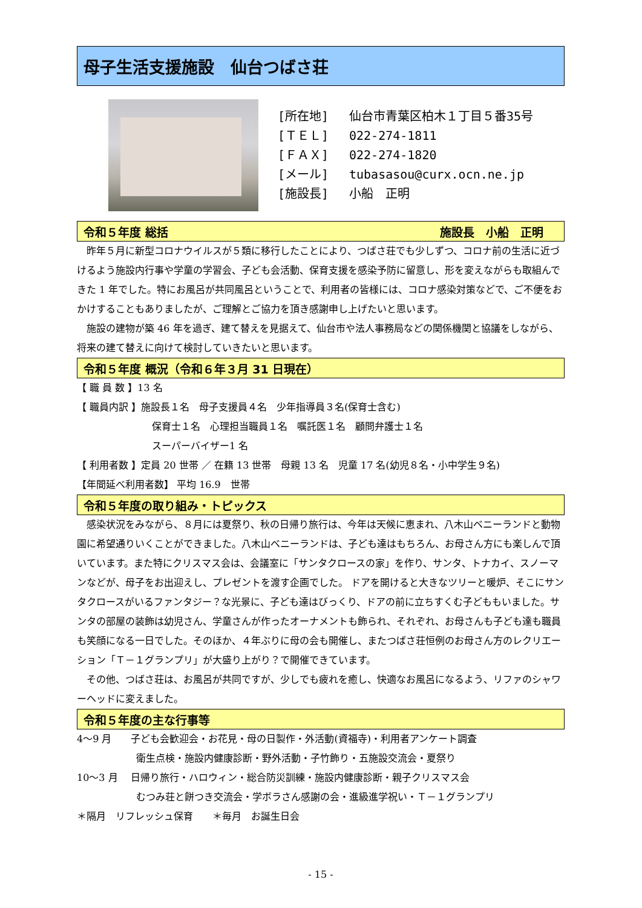母子生活支援施設　仙台つばさ荘
[所在地] 仙台市青葉区柏木１丁目５番35号
[ＴＥＬ] 022-274-1811
[ＦＡＸ] 022-274-1820
[メール] tubasasou@curx.ocn.ne.jp
[施設長] 小船　正明
令和５年度 総括 施設長　小船　正明
　昨年５月に新型コロナウイルスが５類に移行したことにより、つばさ荘でも少しずつ、コロナ前の生活に近づけるよう施設内行事や学童の学習会、子ども会活動、保育支援を感染予防に留意し、形を変えながらも取組んできた 1 年でした。特にお風呂が共同風呂ということで、利用者の皆様には、コロナ感染対策などで、ご不便をおかけすることもありましたが、ご理解とご協力を頂き感謝申し上げたいと思います。
　施設の建物が築 46 年を過ぎ、建て替えを見据えて、仙台市や法人事務局などの関係機関と協議をしながら、将来の建て替えに向けて検討していきたいと思います。
令和５年度 概況（令和６年３月 31 日現在）
【 職 員 数 】13 名
【 職員内訳 】施設長１名　母子支援員４名　少年指導員３名(保育士含む)
保育士１名　心理担当職員１名　嘱託医１名　顧問弁護士１名
スーパーバイザー1 名
【 利用者数 】定員 20 世帯 ／ 在籍 13 世帯　母親 13 名　児童 17 名(幼児８名・小中学生９名)
【年間延べ利用者数】 平均 16.9　世帯
令和５年度の取り組み・トピックス
　感染状況をみながら、８月には夏祭り、秋の日帰り旅行は、今年は天候に恵まれ、八木山ベニーランドと動物園に希望通りいくことができました。八木山ベニーランドは、子ども達はもちろん、お母さん方にも楽しんで頂いています。また特にクリスマス会は、会議室に「サンタクロースの家」を作り、サンタ、トナカイ、スノーマンなどが、母子をお出迎えし、プレゼントを渡す企画でした。 ドアを開けると大きなツリーと暖炉、そこにサンタクロースがいるファンタジー？な光景に、子ども達はびっくり、ドアの前に立ちすくむ子どももいました。サンタの部屋の装飾は幼児さん、学童さんが作ったオーナメントも飾られ、それぞれ、お母さんも子ども達も職員も笑顔になる一日でした。そのほか、４年ぶりに母の会も開催し、またつばさ荘恒例のお母さん方のレクリエーション「Ｔ－１グランプリ」が大盛り上がり？で開催できています。
　その他、つばさ荘は、お風呂が共同ですが、少しでも疲れを癒し、快適なお風呂になるよう、リファのシャワーヘッドに変えました。
令和５年度の主な行事等
4～9 月　　子ども会歓迎会・お花見・母の日製作・外活動(資福寺)・利用者アンケート調査
衛生点検・施設内健康診断・野外活動・子竹飾り・五施設交流会・夏祭り
10～3 月　 日帰り旅行・ハロウィン・総合防災訓練・施設内健康診断・親子クリスマス会
むつみ荘と餅つき交流会・学ボラさん感謝の会・進級進学祝い・Ｔ－１グランプリ
＊隔月　リフレッシュ保育　　＊毎月　お誕生日会
- 15 -